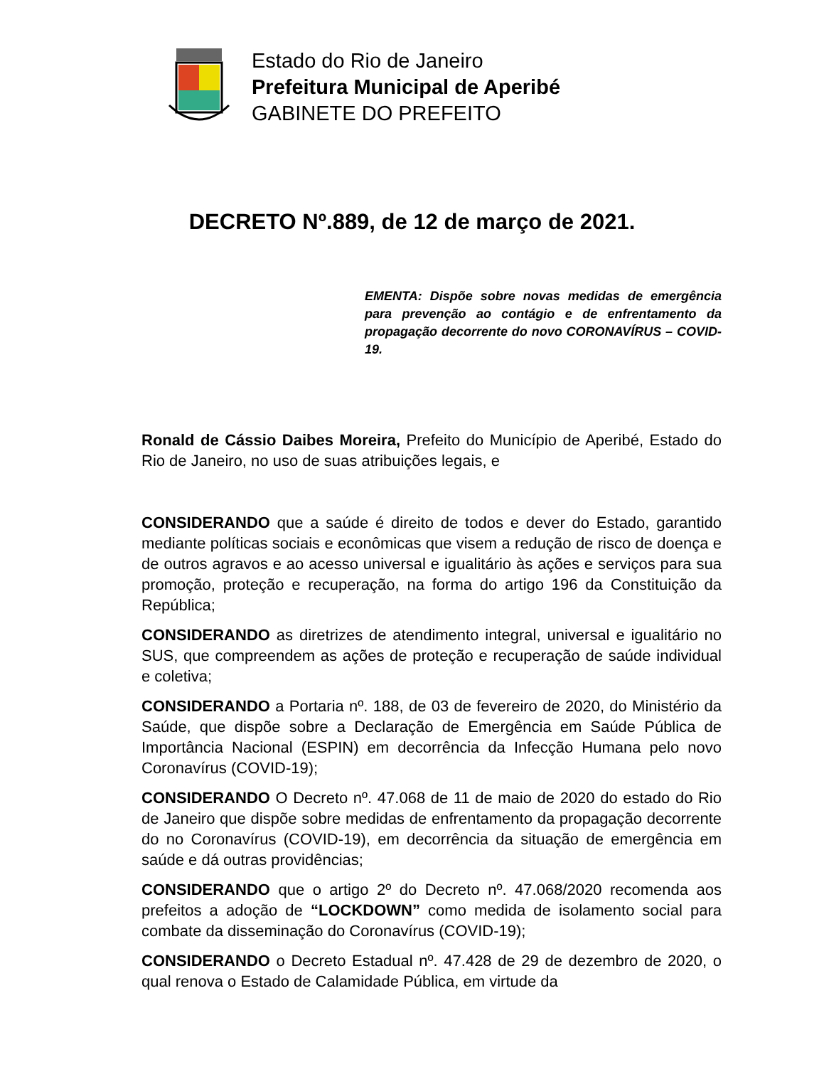Estado do Rio de Janeiro
Prefeitura Municipal de Aperibé
GABINETE DO PREFEITO
DECRETO Nº.889, de 12 de março de 2021.
EMENTA: Dispõe sobre novas medidas de emergência para prevenção ao contágio e de enfrentamento da propagação decorrente do novo CORONAVÍRUS – COVID-19.
Ronald de Cássio Daibes Moreira, Prefeito do Município de Aperibé, Estado do Rio de Janeiro, no uso de suas atribuições legais, e
CONSIDERANDO que a saúde é direito de todos e dever do Estado, garantido mediante políticas sociais e econômicas que visem a redução de risco de doença e de outros agravos e ao acesso universal e igualitário às ações e serviços para sua promoção, proteção e recuperação, na forma do artigo 196 da Constituição da República;
CONSIDERANDO as diretrizes de atendimento integral, universal e igualitário no SUS, que compreendem as ações de proteção e recuperação de saúde individual e coletiva;
CONSIDERANDO a Portaria nº. 188, de 03 de fevereiro de 2020, do Ministério da Saúde, que dispõe sobre a Declaração de Emergência em Saúde Pública de Importância Nacional (ESPIN) em decorrência da Infecção Humana pelo novo Coronavírus (COVID-19);
CONSIDERANDO O Decreto nº. 47.068 de 11 de maio de 2020 do estado do Rio de Janeiro que dispõe sobre medidas de enfrentamento da propagação decorrente do no Coronavírus (COVID-19), em decorrência da situação de emergência em saúde e dá outras providências;
CONSIDERANDO que o artigo 2º do Decreto nº. 47.068/2020 recomenda aos prefeitos a adoção de “LOCKDOWN” como medida de isolamento social para combate da disseminação do Coronavírus (COVID-19);
CONSIDERANDO o Decreto Estadual nº. 47.428 de 29 de dezembro de 2020, o qual renova o Estado de Calamidade Pública, em virtude da